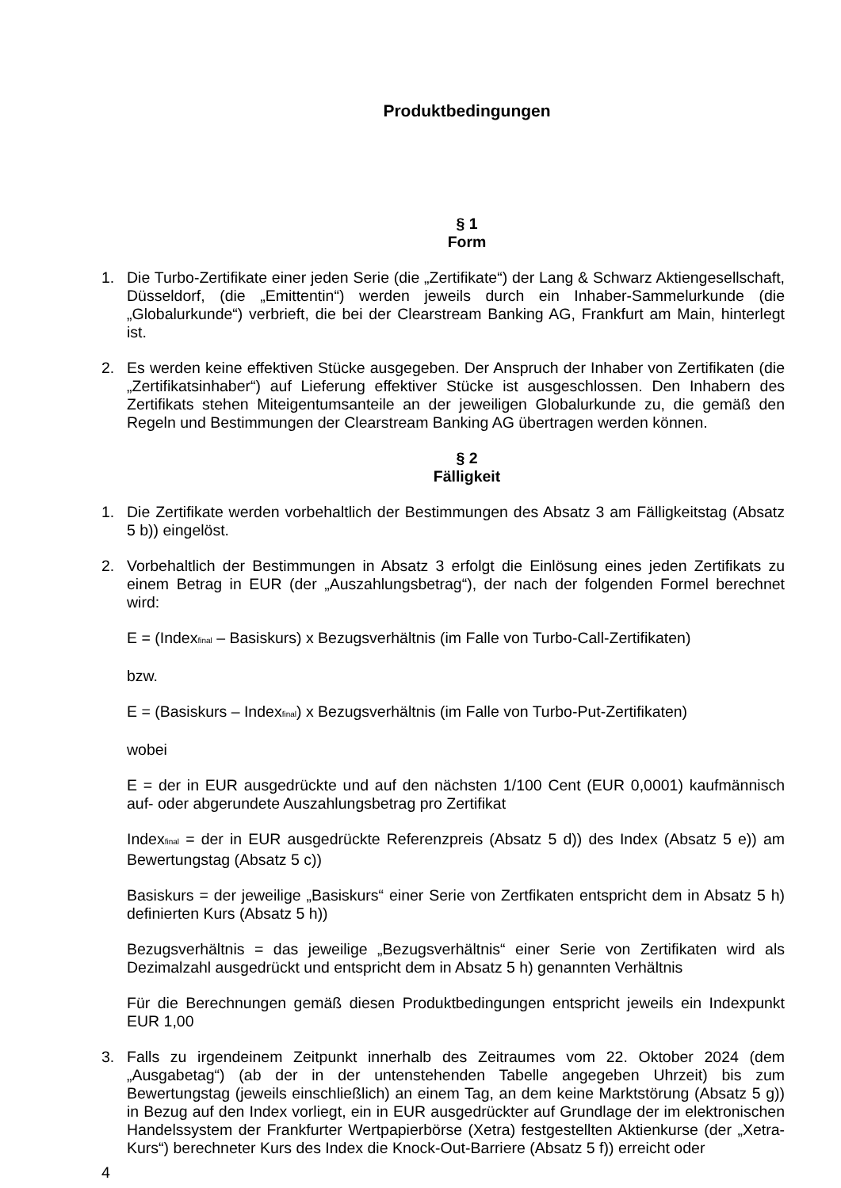Produktbedingungen
§ 1
Form
1. Die Turbo-Zertifikate einer jeden Serie (die „Zertifikate“) der Lang & Schwarz Aktiengesellschaft, Düsseldorf, (die „Emittentin“) werden jeweils durch ein Inhaber-Sammelurkunde (die „Globalurkunde“) verbrieft, die bei der Clearstream Banking AG, Frankfurt am Main, hinterlegt ist.
2. Es werden keine effektiven Stücke ausgegeben. Der Anspruch der Inhaber von Zertifikaten (die „Zertifikatsinhaber“) auf Lieferung effektiver Stücke ist ausgeschlossen. Den Inhabern des Zertifikats stehen Miteigentumsanteile an der jeweiligen Globalurkunde zu, die gemäß den Regeln und Bestimmungen der Clearstream Banking AG übertragen werden können.
§ 2
Fälligkeit
1. Die Zertifikate werden vorbehaltlich der Bestimmungen des Absatz 3 am Fälligkeitstag (Absatz 5 b)) eingelöst.
2. Vorbehaltlich der Bestimmungen in Absatz 3 erfolgt die Einlösung eines jeden Zertifikats zu einem Betrag in EUR (der „Auszahlungsbetrag“), der nach der folgenden Formel berechnet wird:
E = (Index<sub>final</sub> – Basiskurs) x Bezugsverhältnis (im Falle von Turbo-Call-Zertifikaten)
bzw.
E = (Basiskurs – Index<sub>final</sub>) x Bezugsverhältnis (im Falle von Turbo-Put-Zertifikaten)
wobei
E = der in EUR ausgedrückte und auf den nächsten 1/100 Cent (EUR 0,0001) kaufmännisch auf- oder abgerundete Auszahlungsbetrag pro Zertifikat
Index<sub>final</sub> = der in EUR ausgedrückte Referenzpreis (Absatz 5 d)) des Index (Absatz 5 e)) am Bewertungstag (Absatz 5 c))
Basiskurs = der jeweilige „Basiskurs“ einer Serie von Zertfikaten entspricht dem in Absatz 5 h) definierten Kurs (Absatz 5 h))
Bezugsverhältnis = das jeweilige „Bezugsverhältnis“ einer Serie von Zertifikaten wird als Dezimalzahl ausgedrückt und entspricht dem in Absatz 5 h) genannten Verhältnis
Für die Berechnungen gemäß diesen Produktbedingungen entspricht jeweils ein Indexpunkt EUR 1,00
3. Falls zu irgendeinem Zeitpunkt innerhalb des Zeitraumes vom 22. Oktober 2024 (dem „Ausgabetag“) (ab der in der untenstehenden Tabelle angegeben Uhrzeit) bis zum Bewertungstag (jeweils einschließlich) an einem Tag, an dem keine Marktstörung (Absatz 5 g)) in Bezug auf den Index vorliegt, ein in EUR ausgedrückter auf Grundlage der im elektronischen Handelssystem der Frankfurter Wertpapierbörse (Xetra) festgestellten Aktienkurse (der „Xetra-Kurs“) berechneter Kurs des Index die Knock-Out-Barriere (Absatz 5 f)) erreicht oder
4